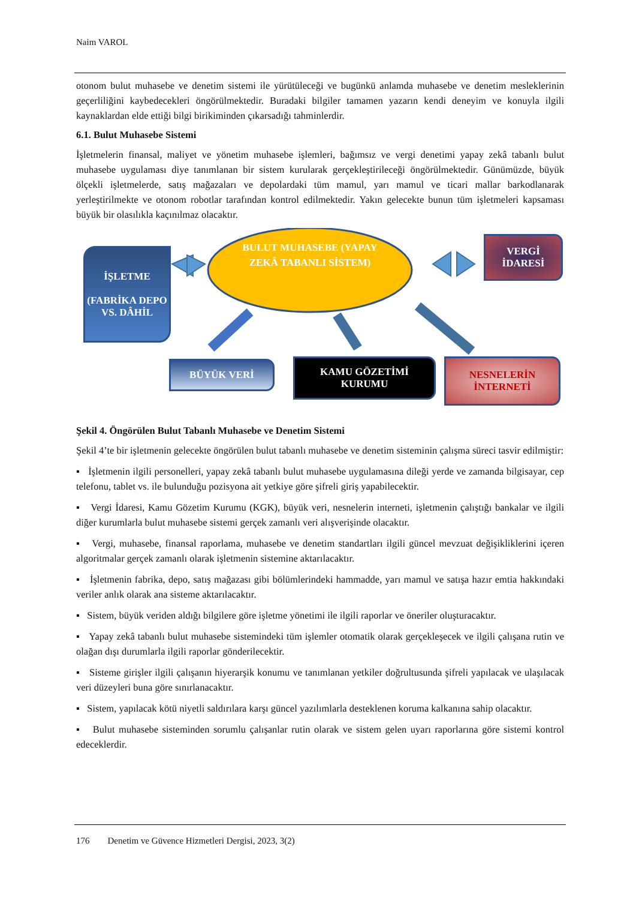Naim VAROL
otonom bulut muhasebe ve denetim sistemi ile yürütüleceği ve bugünkü anlamda muhasebe ve denetim mesleklerinin geçerliliğini kaybedecekleri öngörülmektedir. Buradaki bilgiler tamamen yazarın kendi deneyim ve konuyla ilgili kaynaklardan elde ettiği bilgi birikiminden çıkarsadığı tahminlerdir.
6.1. Bulut Muhasebe Sistemi
İşletmelerin finansal, maliyet ve yönetim muhasebe işlemleri, bağımsız ve vergi denetimi yapay zekâ tabanlı bulut muhasebe uygulaması diye tanımlanan bir sistem kurularak gerçekleştirileceği öngörülmektedir. Günümüzde, büyük ölçekli işletmelerde, satış mağazaları ve depolardaki tüm mamul, yarı mamul ve ticari mallar barkodlanarak yerleştirilmekte ve otonom robotlar tarafından kontrol edilmektedir. Yakın gelecekte bunun tüm işletmeleri kapsaması büyük bir olasılıkla kaçınılmaz olacaktır.
İŞLETME
(FABRİKA DEPO VS. DÂHİL
BULUT MUHASEBE (YAPAY ZEKÂ TABANLI SİSTEM)
VERGİ
İDARESİ
BÜYÜK VERİ
KAMU GÖZETİMİ
KURUMU
NESNELERİN
İNTERNETİ
Şekil 4. Öngörülen Bulut Tabanlı Muhasebe ve Denetim Sistemi
Şekil 4’te bir işletmenin gelecekte öngörülen bulut tabanlı muhasebe ve denetim sisteminin çalışma süreci tasvir edilmiştir:
▪ İşletmenin ilgili personelleri, yapay zekâ tabanlı bulut muhasebe uygulamasına dileği yerde ve zamanda bilgisayar, cep telefonu, tablet vs. ile bulunduğu pozisyona ait yetkiye göre şifreli giriş yapabilecektir.
▪ Vergi İdaresi, Kamu Gözetim Kurumu (KGK), büyük veri, nesnelerin interneti, işletmenin çalıştığı bankalar ve ilgili diğer kurumlarla bulut muhasebe sistemi gerçek zamanlı veri alışverişinde olacaktır.
▪ Vergi, muhasebe, finansal raporlama, muhasebe ve denetim standartları ilgili güncel mevzuat değişikliklerini içeren algoritmalar gerçek zamanlı olarak işletmenin sistemine aktarılacaktır.
▪ İşletmenin fabrika, depo, satış mağazası gibi bölümlerindeki hammadde, yarı mamul ve satışa hazır emtia hakkındaki veriler anlık olarak ana sisteme aktarılacaktır.
▪ Sistem, büyük veriden aldığı bilgilere göre işletme yönetimi ile ilgili raporlar ve öneriler oluşturacaktır.
▪ Yapay zekâ tabanlı bulut muhasebe sistemindeki tüm işlemler otomatik olarak gerçekleşecek ve ilgili çalışana rutin ve olağan dışı durumlarla ilgili raporlar gönderilecektir.
▪ Sisteme girişler ilgili çalışanın hiyerarşik konumu ve tanımlanan yetkiler doğrultusunda şifreli yapılacak ve ulaşılacak veri düzeyleri buna göre sınırlanacaktır.
▪ Sistem, yapılacak kötü niyetli saldırılara karşı güncel yazılımlarla desteklenen koruma kalkanına sahip olacaktır.
▪ Bulut muhasebe sisteminden sorumlu çalışanlar rutin olarak ve sistem gelen uyarı raporlarına göre sistemi kontrol edeceklerdir.
176 Denetim ve Güvence Hizmetleri Dergisi, 2023, 3(2)